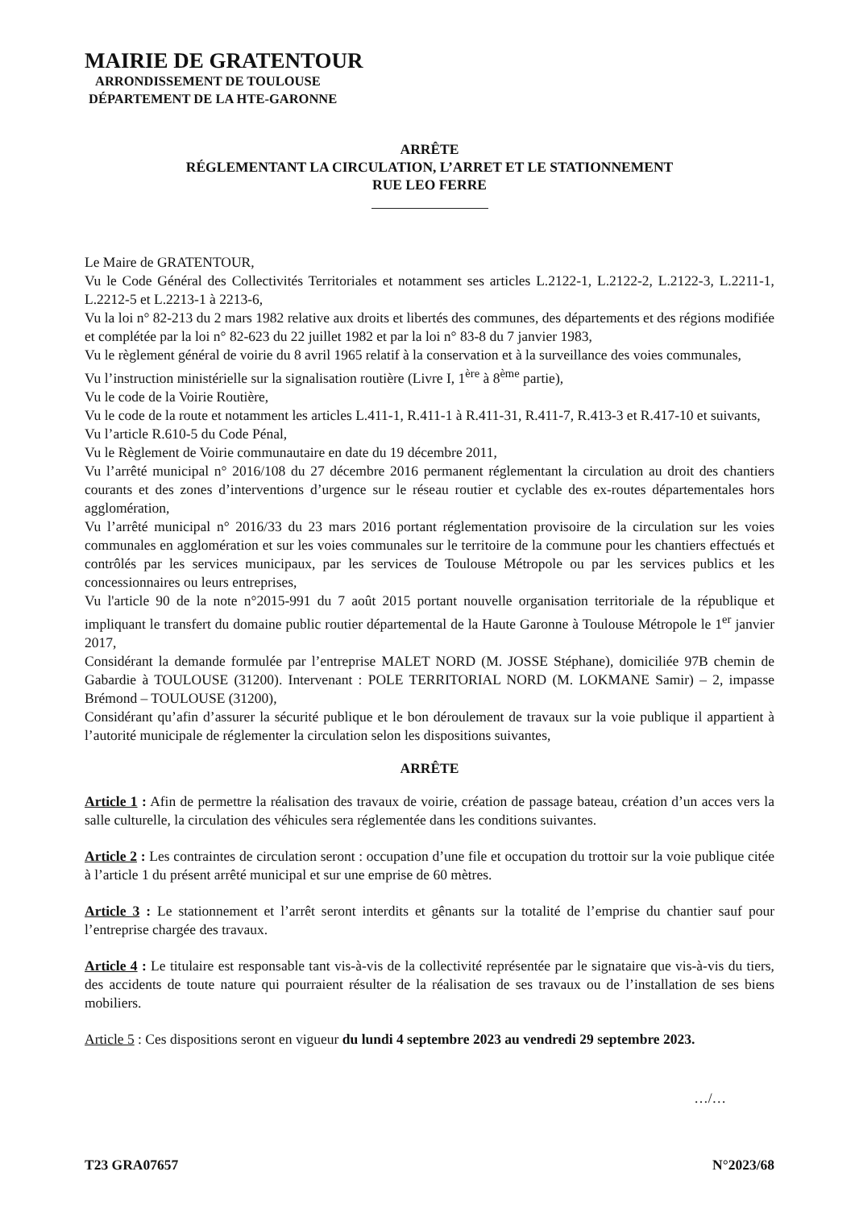MAIRIE DE GRATENTOUR
ARRONDISSEMENT DE TOULOUSE
DÉPARTEMENT DE LA HTE-GARONNE
ARRÊTE
RÉGLEMENTANT LA CIRCULATION, L’ARRET ET LE STATIONNEMENT
RUE LEO FERRE
Le Maire de GRATENTOUR,
Vu le Code Général des Collectivités Territoriales et notamment ses articles L.2122-1, L.2122-2, L.2122-3, L.2211-1, L.2212-5 et L.2213-1 à 2213-6,
Vu la loi n° 82-213 du 2 mars 1982 relative aux droits et libertés des communes, des départements et des régions modifiée et complétée par la loi n° 82-623 du 22 juillet 1982 et par la loi n° 83-8 du 7 janvier 1983,
Vu le règlement général de voirie du 8 avril 1965 relatif à la conservation et à la surveillance des voies communales,
Vu l’instruction ministérielle sur la signalisation routière (Livre I, 1<sup>ère</sup> à 8<sup>ème</sup> partie),
Vu le code de la Voirie Routière,
Vu le code de la route et notamment les articles L.411-1, R.411-1 à R.411-31, R.411-7, R.413-3 et R.417-10 et suivants,
Vu l’article R.610-5 du Code Pénal,
Vu le Règlement de Voirie communautaire en date du 19 décembre 2011,
Vu l’arrêté municipal n° 2016/108 du 27 décembre 2016 permanent réglementant la circulation au droit des chantiers courants et des zones d’interventions d’urgence sur le réseau routier et cyclable des ex-routes départementales hors agglomération,
Vu l’arrêté municipal n° 2016/33 du 23 mars 2016 portant réglementation provisoire de la circulation sur les voies communales en agglomération et sur les voies communales sur le territoire de la commune pour les chantiers effectués et contrôlés par les services municipaux, par les services de Toulouse Métropole ou par les services publics et les concessionnaires ou leurs entreprises,
Vu l'article 90 de la note n°2015-991 du 7 août 2015 portant nouvelle organisation territoriale de la république et impliquant le transfert du domaine public routier départemental de la Haute Garonne à Toulouse Métropole le 1<sup>er</sup> janvier 2017,
Considérant la demande formulée par l’entreprise MALET NORD (M. JOSSE Stéphane), domiciliée 97B chemin de Gabardie à TOULOUSE (31200). Intervenant : POLE TERRITORIAL NORD (M. LOKMANE Samir) – 2, impasse Brémond – TOULOUSE (31200),
Considérant qu’afin d’assurer la sécurité publique et le bon déroulement de travaux sur la voie publique il appartient à l’autorité municipale de réglementer la circulation selon les dispositions suivantes,
ARRÊTE
Article 1 : Afin de permettre la réalisation des travaux de voirie, création de passage bateau, création d’un acces vers la salle culturelle, la circulation des véhicules sera réglementée dans les conditions suivantes.
Article 2 : Les contraintes de circulation seront : occupation d’une file et occupation du trottoir sur la voie publique citée à l’article 1 du présent arrêté municipal et sur une emprise de 60 mètres.
Article 3 : Le stationnement et l’arrêt seront interdits et gênants sur la totalité de l’emprise du chantier sauf pour l’entreprise chargée des travaux.
Article 4 : Le titulaire est responsable tant vis-à-vis de la collectivité représentée par le signataire que vis-à-vis du tiers, des accidents de toute nature qui pourraient résulter de la réalisation de ses travaux ou de l’installation de ses biens mobiliers.
Article 5 : Ces dispositions seront en vigueur du lundi 4 septembre 2023 au vendredi 29 septembre 2023.
…/…
T23 GRA07657 N°2023/68